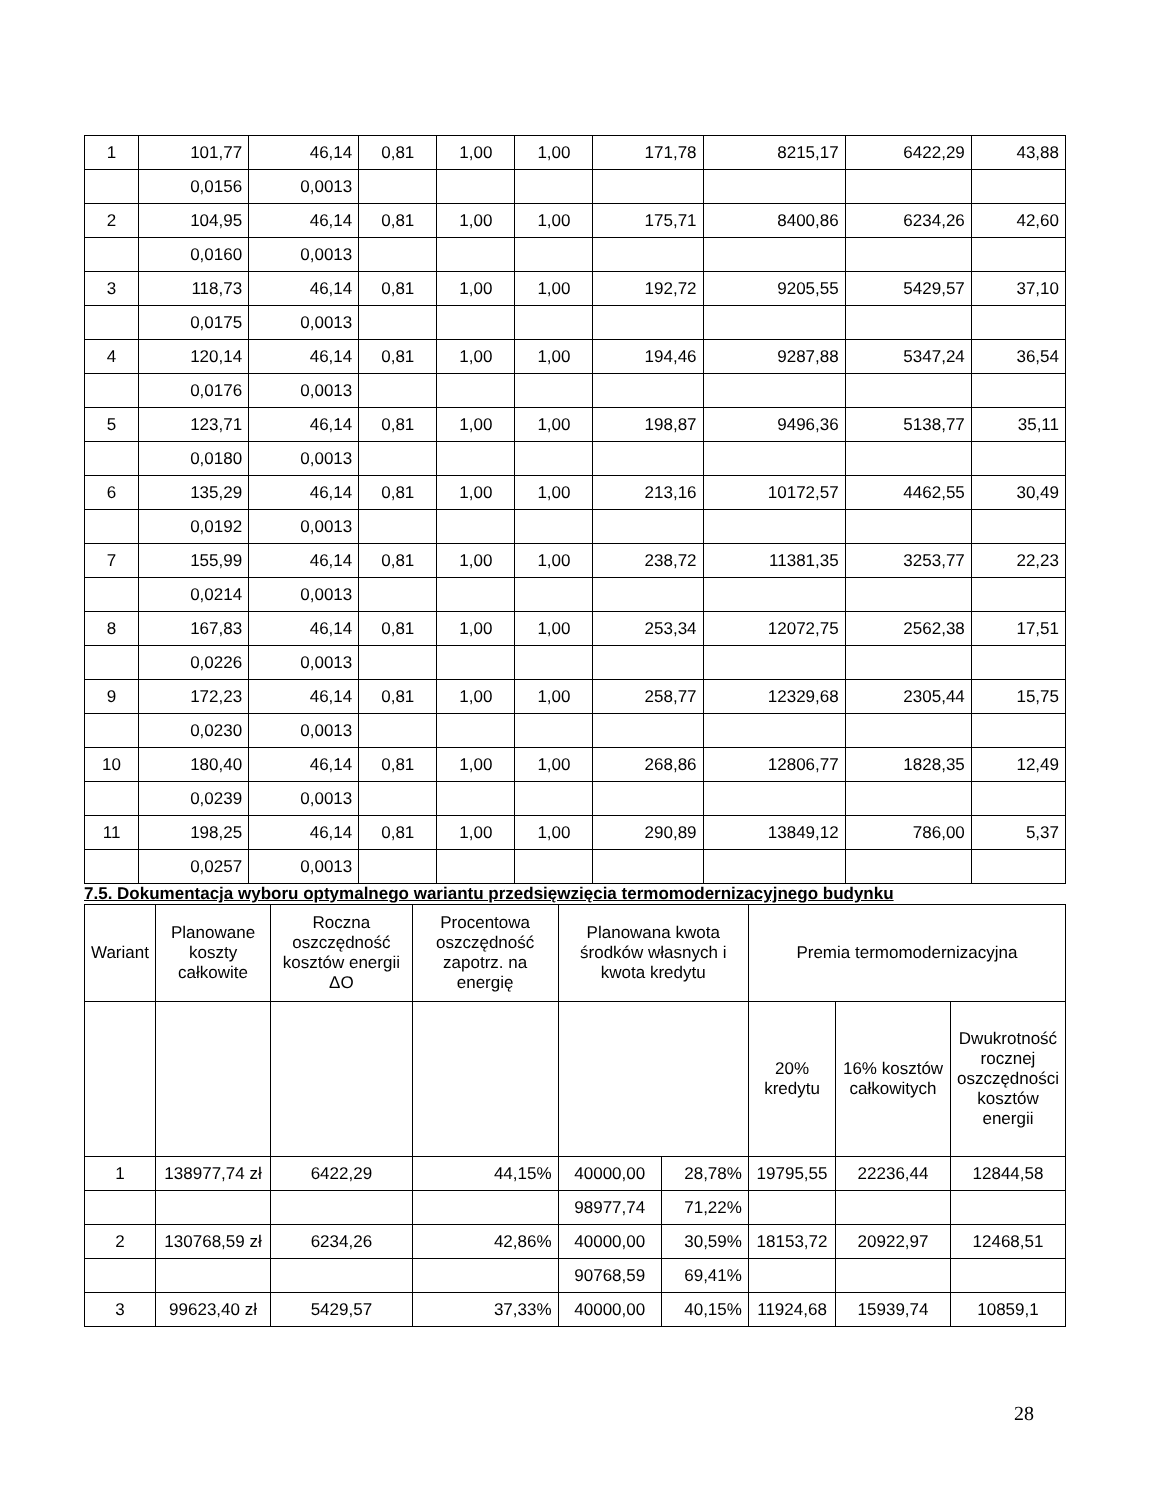| 1 | 101,77 | 46,14 | 0,81 | 1,00 | 1,00 | 171,78 | 8215,17 | 6422,29 | 43,88 |
| | 0,0156 | 0,0013 | | | | | | | |
| 2 | 104,95 | 46,14 | 0,81 | 1,00 | 1,00 | 175,71 | 8400,86 | 6234,26 | 42,60 |
| | 0,0160 | 0,0013 | | | | | | | |
| 3 | 118,73 | 46,14 | 0,81 | 1,00 | 1,00 | 192,72 | 9205,55 | 5429,57 | 37,10 |
| | 0,0175 | 0,0013 | | | | | | | |
| 4 | 120,14 | 46,14 | 0,81 | 1,00 | 1,00 | 194,46 | 9287,88 | 5347,24 | 36,54 |
| | 0,0176 | 0,0013 | | | | | | | |
| 5 | 123,71 | 46,14 | 0,81 | 1,00 | 1,00 | 198,87 | 9496,36 | 5138,77 | 35,11 |
| | 0,0180 | 0,0013 | | | | | | | |
| 6 | 135,29 | 46,14 | 0,81 | 1,00 | 1,00 | 213,16 | 10172,57 | 4462,55 | 30,49 |
| | 0,0192 | 0,0013 | | | | | | | |
| 7 | 155,99 | 46,14 | 0,81 | 1,00 | 1,00 | 238,72 | 11381,35 | 3253,77 | 22,23 |
| | 0,0214 | 0,0013 | | | | | | | |
| 8 | 167,83 | 46,14 | 0,81 | 1,00 | 1,00 | 253,34 | 12072,75 | 2562,38 | 17,51 |
| | 0,0226 | 0,0013 | | | | | | | |
| 9 | 172,23 | 46,14 | 0,81 | 1,00 | 1,00 | 258,77 | 12329,68 | 2305,44 | 15,75 |
| | 0,0230 | 0,0013 | | | | | | | |
| 10 | 180,40 | 46,14 | 0,81 | 1,00 | 1,00 | 268,86 | 12806,77 | 1828,35 | 12,49 |
| | 0,0239 | 0,0013 | | | | | | | |
| 11 | 198,25 | 46,14 | 0,81 | 1,00 | 1,00 | 290,89 | 13849,12 | 786,00 | 5,37 |
| | 0,0257 | 0,0013 | | | | | | | |
7.5. Dokumentacja wyboru optymalnego wariantu przedsięwzięcia termomodernizacyjnego budynku
| Wariant | Planowane koszty całkowite | Roczna oszczędność kosztów energii ΔO | Procentowa oszczędność zapotrz. na energię | Planowana kwota środków własnych i kwota kredytu | | Premia termomodernizacyjna | | |
| --- | --- | --- | --- | --- | --- | --- | --- | --- |
| | | | | | | 20% kredytu | 16% kosztów całkowitych | Dwukrotność rocznej oszczędności kosztów energii |
| 1 | 138977,74 zł | 6422,29 | 44,15% | 40000,00 | 28,78% | 19795,55 | 22236,44 | 12844,58 |
| | | | | 98977,74 | 71,22% | | | |
| 2 | 130768,59 zł | 6234,26 | 42,86% | 40000,00 | 30,59% | 18153,72 | 20922,97 | 12468,51 |
| | | | | 90768,59 | 69,41% | | | |
| 3 | 99623,40 zł | 5429,57 | 37,33% | 40000,00 | 40,15% | 11924,68 | 15939,74 | 10859,1 |
28